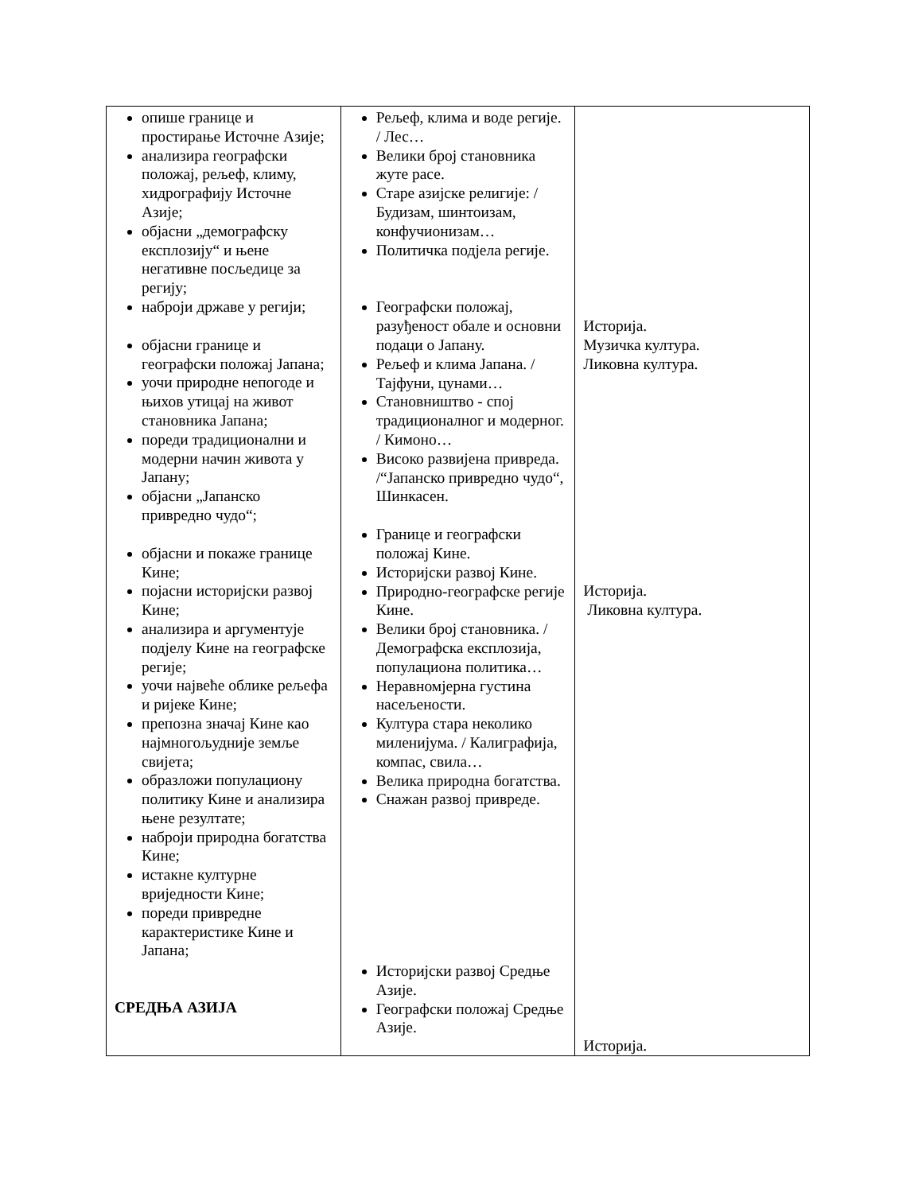| опише границе и простирање Источне Азије; анализира географски положај, рељеф, климу, хидрографију Источне Азије; објасни „демографску експлозију“ и њене негативне посљедице за регију; наброји државе у регији; објасни границе и географски положај Јапана; уочи природне непогоде и њихов утицај на живот становника Јапана; пореди традиционални и модерни начин живота у Јапану; објасни „Јапанско привредно чудо“; објасни и покаже границе Кине; појасни историјски развој Кине; анализира и аргументује подјелу Кине на географске регије; уочи највеће облике рељефа и ријеке Кине; препозна значај Кине као најмногољудније земље свијета; образложи популациону политику Кине и анализира њене резултате; наброји природна богатства Кине; истакне културне вриједности Кине; пореди привредне карактеристике Кине и Јапана; СРЕДЊА АЗИЈА | Рељеф, клима и воде регије. / Лес… Велики број становника жуте расе. Старе азијске религије: / Будизам, шинтоизам, конфучионизам… Политичка подјела регије. Географски положај, разуђеност обале и основни подаци о Јапану. Рељеф и клима Јапана. / Тајфуни, цунами… Становништво - спој традиционалног и модерног. / Кимоно… Високо развијена привреда. /“Јапанско привредно чудо“, Шинкасен. Границе и географски положај Кине. Историјски развој Кине. Природно-географске регије Кине. Велики број становника. /Демографска експлозија, популациона политика… Неравномјерна густина насељености. Култура стара неколико миленијума. / Калиграфија, компас, свила… Велика природна богатства. Снажан развој привреде. Историјски развој Средње Азије. Географски положај Средње Азије. | Историја. Музичка култура. Ликовна култура. Историја. Ликовна култура. Историја. |